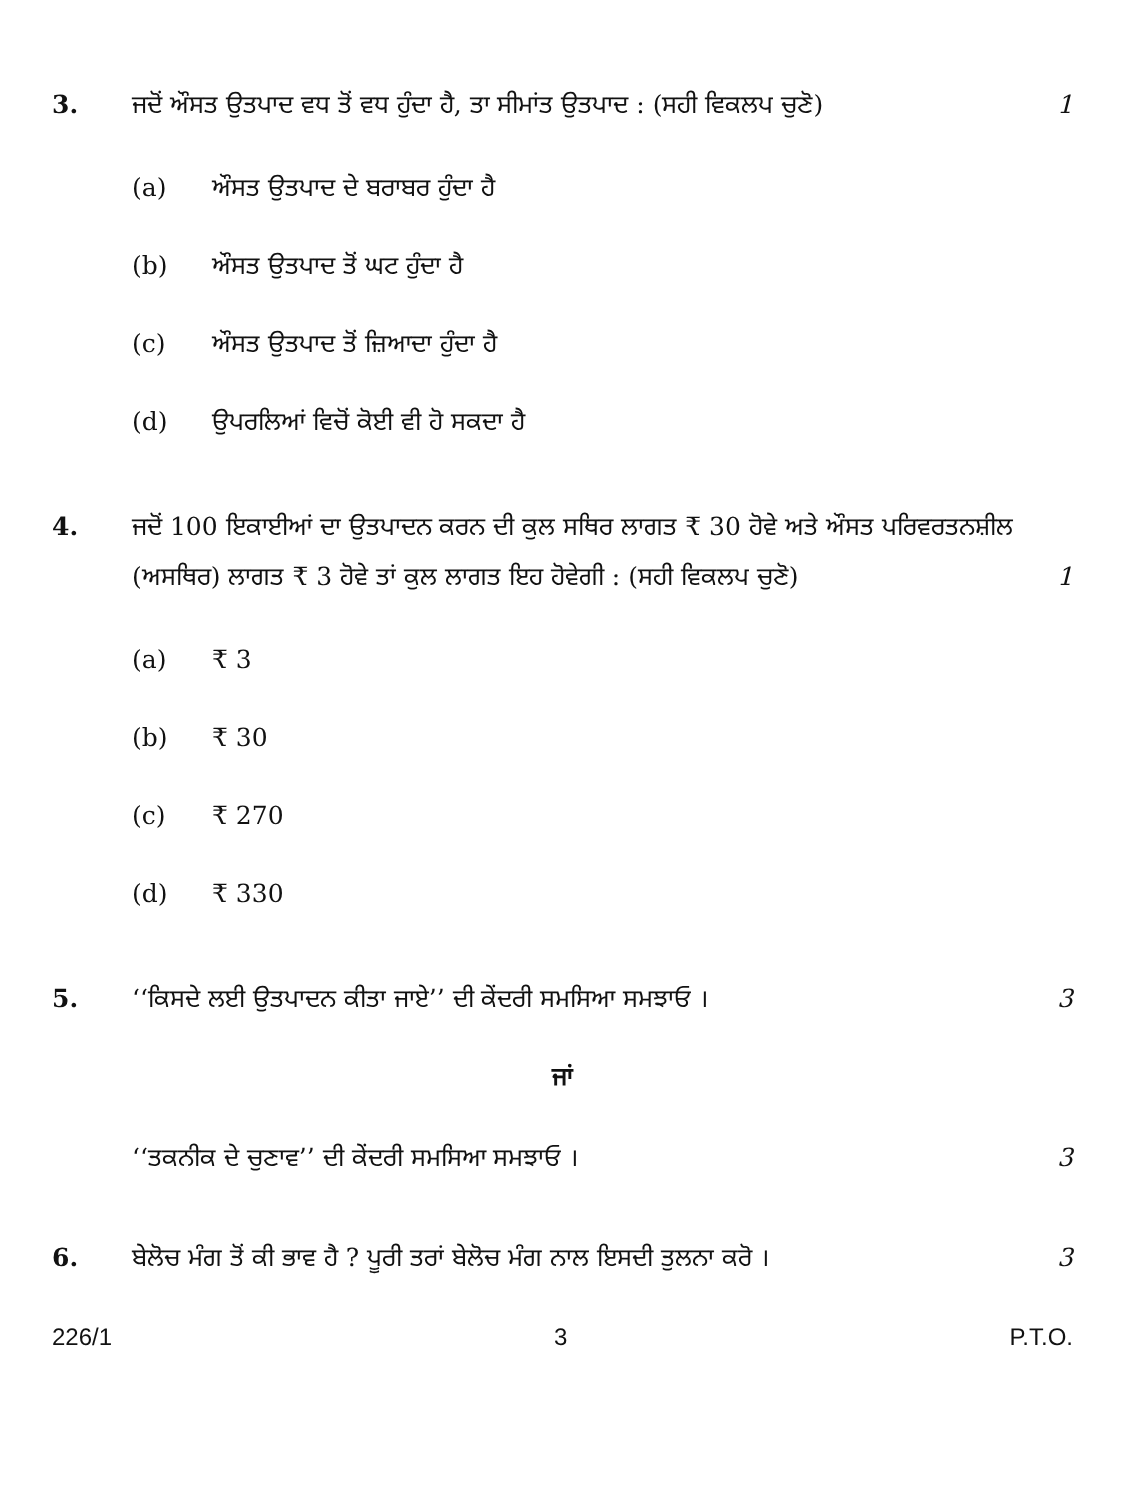3. ਜਦੋਂ ਔਸਤ ਉਤਪਾਦ ਵਧ ਤੋਂ ਵਧ ਹੁੰਦਾ ਹੈ, ਤਾ ਸੀਮਾਂਤ ਉਤਪਾਦ : (ਸਹੀ ਵਿਕਲਪ ਚੁਣੋ)
1
(a) ਔਸਤ ਉਤਪਾਦ ਦੇ ਬਰਾਬਰ ਹੁੰਦਾ ਹੈ
(b) ਔਸਤ ਉਤਪਾਦ ਤੋਂ ਘਟ ਹੁੰਦਾ ਹੈ
(c) ਔਸਤ ਉਤਪਾਦ ਤੋਂ ਜ਼ਿਆਦਾ ਹੁੰਦਾ ਹੈ
(d) ਉਪਰਲਿਆਂ ਵਿਚੋਂ ਕੋਈ ਵੀ ਹੋ ਸਕਦਾ ਹੈ
4. ਜਦੋਂ 100 ਇਕਾਈਆਂ ਦਾ ਉਤਪਾਦਨ ਕਰਨ ਦੀ ਕੁਲ ਸਥਿਰ ਲਾਗਤ ₹ 30 ਹੋਵੇ ਅਤੇ ਔਸਤ ਪਰਿਵਰਤਨਸ਼ੀਲ (ਅਸਥਿਰ) ਲਾਗਤ ₹ 3 ਹੋਵੇ ਤਾਂ ਕੁਲ ਲਾਗਤ ਇਹ ਹੋਵੇਗੀ : (ਸਹੀ ਵਿਕਲਪ ਚੁਣੋ)
1
(a) ₹ 3
(b) ₹ 30
(c) ₹ 270
(d) ₹ 330
5. ‘‘ਕਿਸਦੇ ਲਈ ਉਤਪਾਦਨ ਕੀਤਾ ਜਾਏ’’ ਦੀ ਕੇਂਦਰੀ ਸਮਸਿਆ ਸਮਝਾਓ ।
3
ਜਾਂ
‘‘ਤਕਨੀਕ ਦੇ ਚੁਣਾਵ’’ ਦੀ ਕੇਂਦਰੀ ਸਮਸਿਆ ਸਮਝਾਓ ।
3
6. ਬੇਲੋਚ ਮੰਗ ਤੋਂ ਕੀ ਭਾਵ ਹੈ ? ਪੂਰੀ ਤਰਾਂ ਬੇਲੋਚ ਮੰਗ ਨਾਲ ਇਸਦੀ ਤੁਲਨਾ ਕਰੋ ।
3
226/1 3 P.T.O.